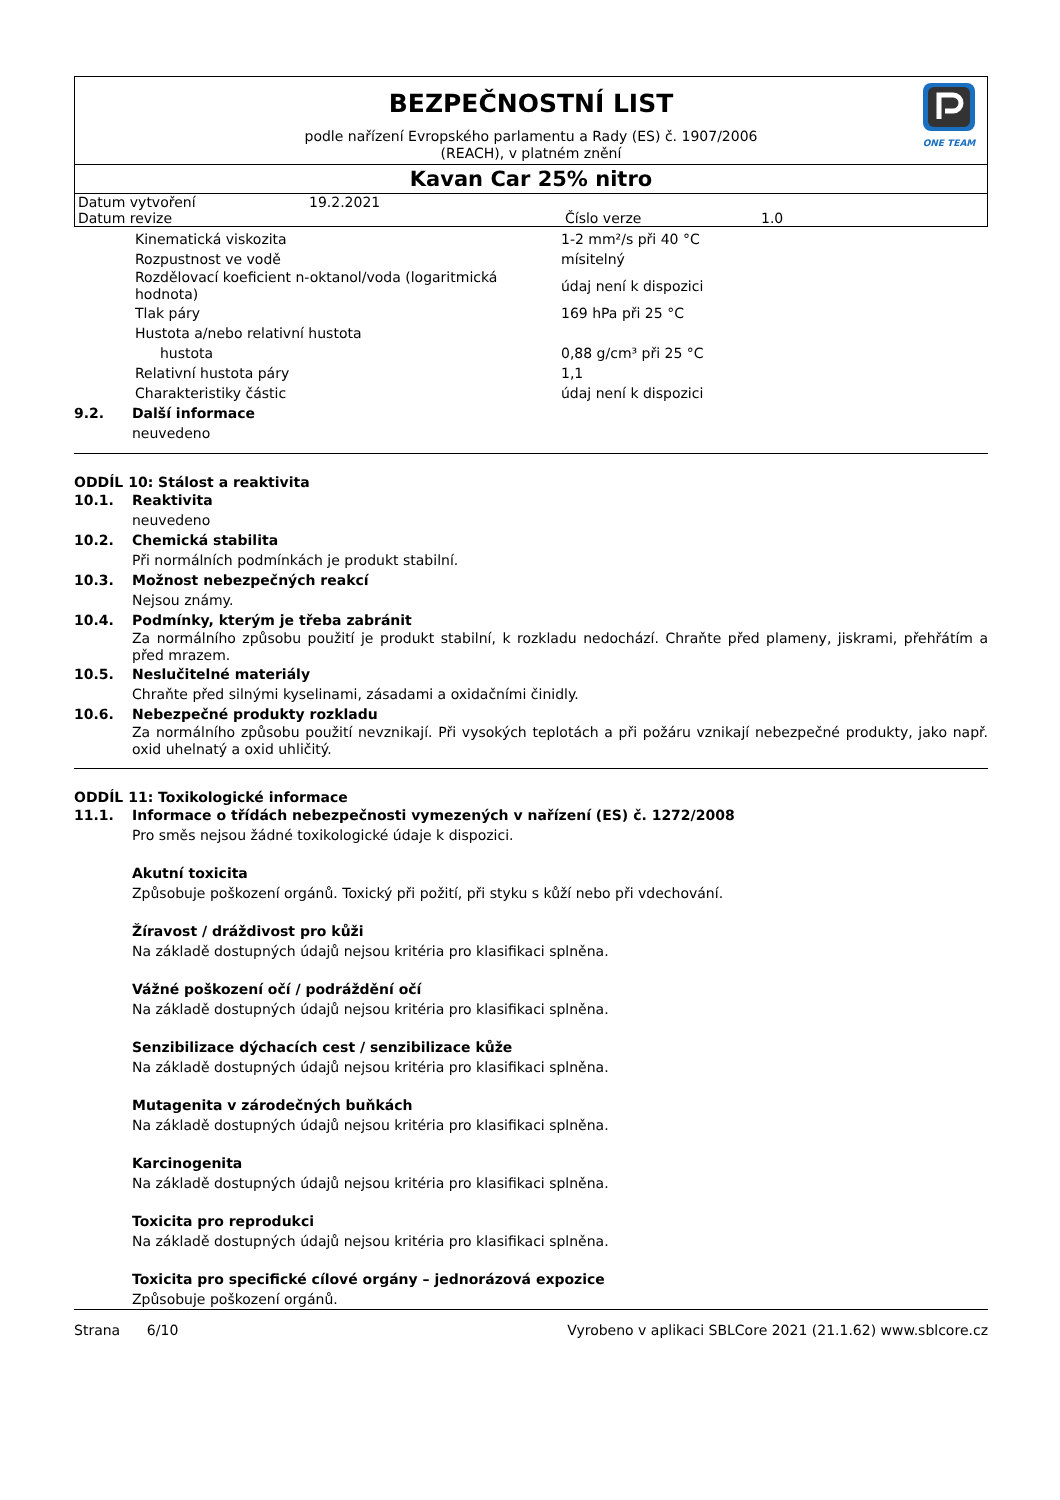ONE TEAM
BEZPEČNOSTNÍ LIST
podle nařízení Evropského parlamentu a Rady (ES) č. 1907/2006
(REACH), v platném znění
Kavan Car 25% nitro
| Datum vytvoření | 19.2.2021 | | |
| Datum revize | | Číslo verze | 1.0 |
| | Kinematická viskozita | 1-2 mm²/s při 40 °C |
| | Rozpustnost ve vodě | mísitelný |
| | Rozdělovací koeficient n-oktanol/voda (logaritmická hodnota) | údaj není k dispozici |
| | Tlak páry | 169 hPa při 25 °C |
| | Hustota a/nebo relativní hustota | |
| | hustota | 0,88 g/cm³ při 25 °C |
| | Relativní hustota páry | 1,1 |
| | Charakteristiky částic | údaj není k dispozici |
9.2. Další informace
neuvedeno
ODDÍL 10: Stálost a reaktivita
10.1. Reaktivita
neuvedeno
10.2. Chemická stabilita
Při normálních podmínkách je produkt stabilní.
10.3. Možnost nebezpečných reakcí
Nejsou známy.
10.4. Podmínky, kterým je třeba zabránit
Za normálního způsobu použití je produkt stabilní, k rozkladu nedochází. Chraňte před plameny, jiskrami, přehřátím a před mrazem.
10.5. Neslučitelné materiály
Chraňte před silnými kyselinami, zásadami a oxidačními činidly.
10.6. Nebezpečné produkty rozkladu
Za normálního způsobu použití nevznikají. Při vysokých teplotách a při požáru vznikají nebezpečné produkty, jako např. oxid uhelnatý a oxid uhličitý.
ODDÍL 11: Toxikologické informace
11.1. Informace o třídách nebezpečnosti vymezených v nařízení (ES) č. 1272/2008
Pro směs nejsou žádné toxikologické údaje k dispozici.
Akutní toxicita
Způsobuje poškození orgánů. Toxický při požití, při styku s kůží nebo při vdechování.
Žíravost / dráždivost pro kůži
Na základě dostupných údajů nejsou kritéria pro klasifikaci splněna.
Vážné poškození očí / podráždění očí
Na základě dostupných údajů nejsou kritéria pro klasifikaci splněna.
Senzibilizace dýchacích cest / senzibilizace kůže
Na základě dostupných údajů nejsou kritéria pro klasifikaci splněna.
Mutagenita v zárodečných buňkách
Na základě dostupných údajů nejsou kritéria pro klasifikaci splněna.
Karcinogenita
Na základě dostupných údajů nejsou kritéria pro klasifikaci splněna.
Toxicita pro reprodukci
Na základě dostupných údajů nejsou kritéria pro klasifikaci splněna.
Toxicita pro specifické cílové orgány – jednorázová expozice
Způsobuje poškození orgánů.
Strana 6/10 Vyrobeno v aplikaci SBLCore 2021 (21.1.62) www.sblcore.cz